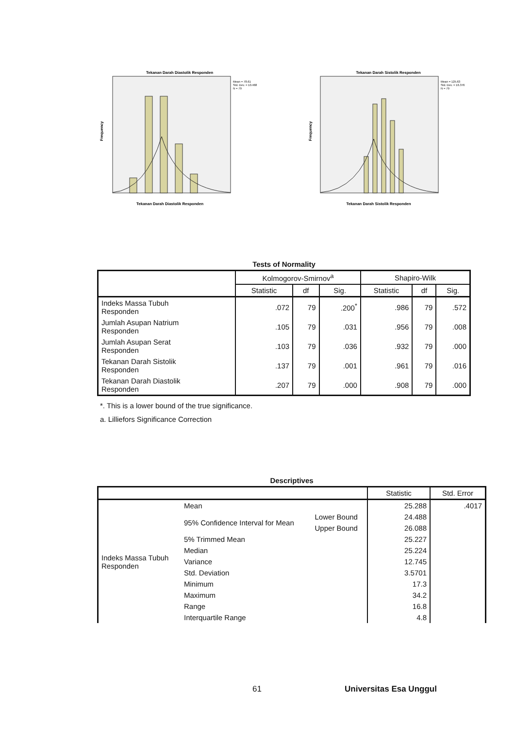Tekanan Darah Diastolik Responden
Mean = 78.61
Std. Dev. = 10.468
N = 79
Tekanan Darah Diastolik Responden
Frequency
Tekanan Darah Sistolik Responden
Mean = 125.63
Std. Dev. = 16.376
N = 79
Tekanan Darah Sistolik Responden
Frequency
Tests of Normality
| | Kolmogorov-Smirnov<sup>a</sup> | | | Shapiro-Wilk | | |
| --- | --- | --- | --- | --- | --- | --- |
| | Statistic | df | Sig. | Statistic | df | Sig. |
| Indeks Massa Tubuh Responden | .072 | 79 | .200<sup>*</sup> | .986 | 79 | .572 |
| Jumlah Asupan Natrium Responden | .105 | 79 | .031 | .956 | 79 | .008 |
| Jumlah Asupan Serat Responden | .103 | 79 | .036 | .932 | 79 | .000 |
| Tekanan Darah Sistolik Responden | .137 | 79 | .001 | .961 | 79 | .016 |
| Tekanan Darah Diastolik Responden | .207 | 79 | .000 | .908 | 79 | .000 |
*. This is a lower bound of the true significance.
a. Lilliefors Significance Correction
Descriptives
| | | | Statistic | Std. Error |
| --- | --- | --- | --- | --- |
| Indeks Massa Tubuh Responden | Mean | | 25.288 | .4017 |
| | 95% Confidence Interval for Mean | Lower Bound | 24.488 | |
| | | Upper Bound | 26.088 | |
| | 5% Trimmed Mean | | 25.227 | |
| | Median | | 25.224 | |
| | Variance | | 12.745 | |
| | Std. Deviation | | 3.5701 | |
| | Minimum | | 17.3 | |
| | Maximum | | 34.2 | |
| | Range | | 16.8 | |
| | Interquartile Range | | 4.8 | |
61 Universitas Esa Unggul